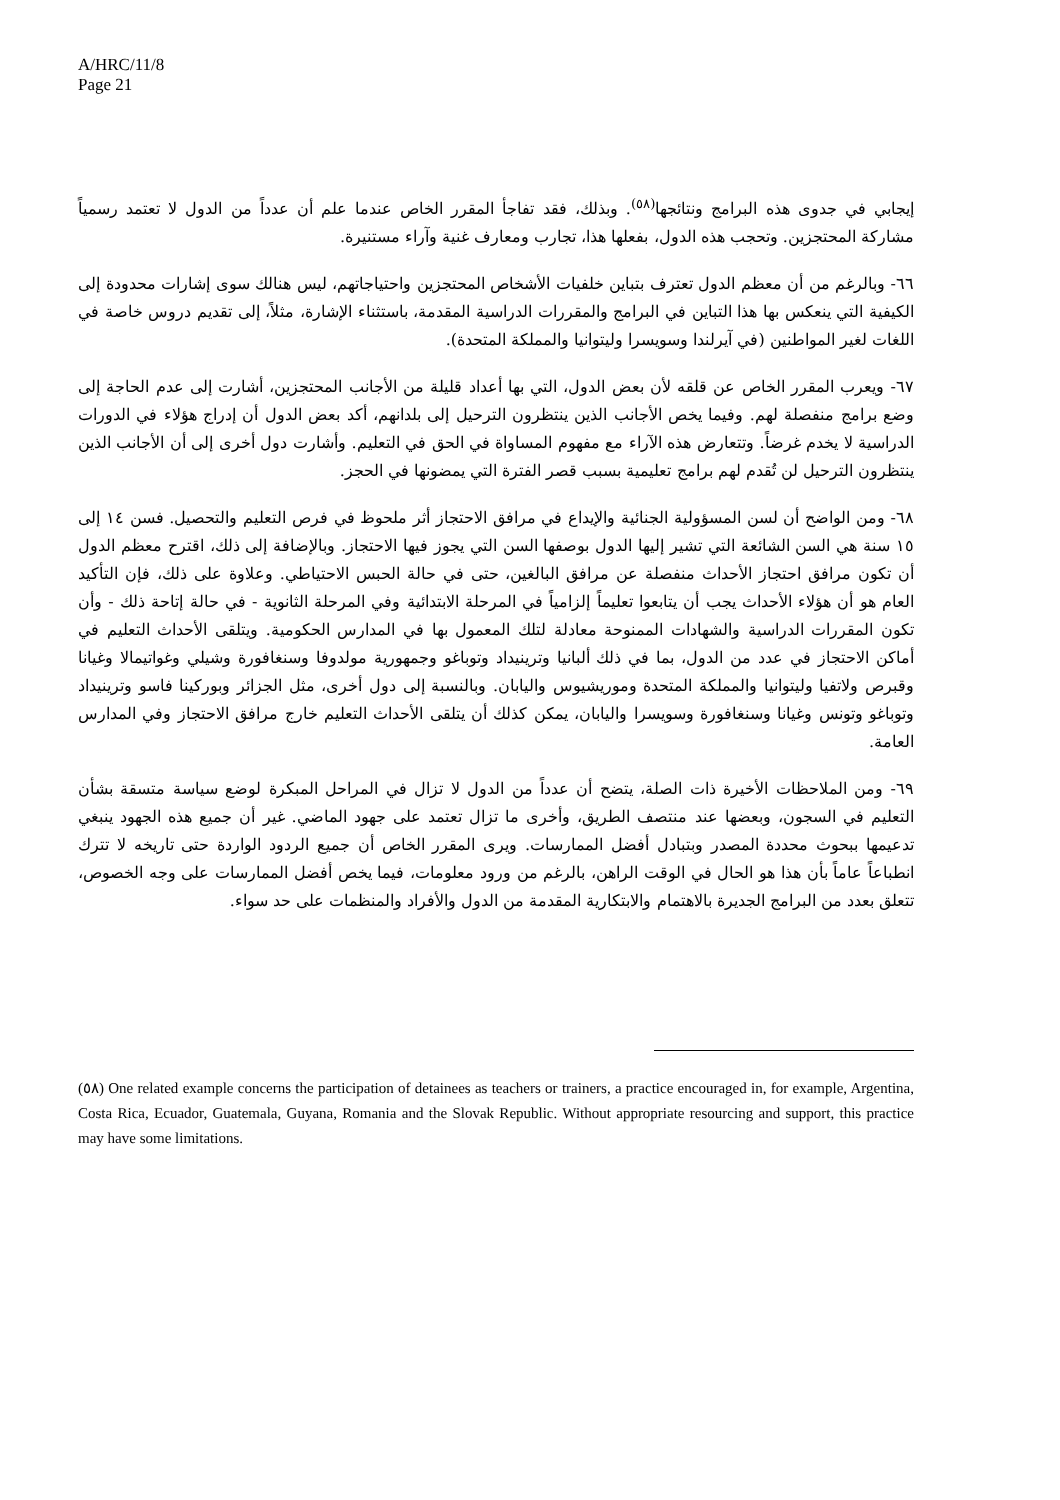A/HRC/11/8
Page 21
إيجابي في جدوى هذه البرامج ونتائجها<sup>(٥٨)</sup>. وبذلك، فقد تفاجأ المقرر الخاص عندما علم أن عدداً من الدول لا تعتمد رسمياً مشاركة المحتجزين. وتحجب هذه الدول، بفعلها هذا، تجارب ومعارف غنية وآراء مستنيرة.
٦٦- وبالرغم من أن معظم الدول تعترف بتباين خلفيات الأشخاص المحتجزين واحتياجاتهم، ليس هنالك سوى إشارات محدودة إلى الكيفية التي ينعكس بها هذا التباين في البرامج والمقررات الدراسية المقدمة، باستثناء الإشارة، مثلاً، إلى تقديم دروس خاصة في اللغات لغير المواطنين (في آيرلندا وسويسرا وليتوانيا والمملكة المتحدة).
٦٧- ويعرب المقرر الخاص عن قلقه لأن بعض الدول، التي بها أعداد قليلة من الأجانب المحتجزين، أشارت إلى عدم الحاجة إلى وضع برامج منفصلة لهم. وفيما يخص الأجانب الذين ينتظرون الترحيل إلى بلدانهم، أكد بعض الدول أن إدراج هؤلاء في الدورات الدراسية لا يخدم غرضاً. وتتعارض هذه الآراء مع مفهوم المساواة في الحق في التعليم. وأشارت دول أخرى إلى أن الأجانب الذين ينتظرون الترحيل لن تُقدم لهم برامج تعليمية بسبب قصر الفترة التي يمضونها في الحجز.
٦٨- ومن الواضح أن لسن المسؤولية الجنائية والإيداع في مرافق الاحتجاز أثر ملحوظ في فرص التعليم والتحصيل. فسن ١٤ إلى ١٥ سنة هي السن الشائعة التي تشير إليها الدول بوصفها السن التي يجوز فيها الاحتجاز. وبالإضافة إلى ذلك، اقترح معظم الدول أن تكون مرافق احتجاز الأحداث منفصلة عن مرافق البالغين، حتى في حالة الحبس الاحتياطي. وعلاوة على ذلك، فإن التأكيد العام هو أن هؤلاء الأحداث يجب أن يتابعوا تعليماً إلزامياً في المرحلة الابتدائية وفي المرحلة الثانوية - في حالة إتاحة ذلك - وأن تكون المقررات الدراسية والشهادات الممنوحة معادلة لتلك المعمول بها في المدارس الحكومية. ويتلقى الأحداث التعليم في أماكن الاحتجاز في عدد من الدول، بما في ذلك ألبانيا وترينيداد وتوباغو وجمهورية مولدوفا وسنغافورة وشيلي وغواتيمالا وغيانا وقبرص ولاتفيا وليتوانيا والمملكة المتحدة وموريشيوس واليابان. وبالنسبة إلى دول أخرى، مثل الجزائر وبوركينا فاسو وترينيداد وتوباغو وتونس وغيانا وسنغافورة وسويسرا واليابان، يمكن كذلك أن يتلقى الأحداث التعليم خارج مرافق الاحتجاز وفي المدارس العامة.
٦٩- ومن الملاحظات الأخيرة ذات الصلة، يتضح أن عدداً من الدول لا تزال في المراحل المبكرة لوضع سياسة متسقة بشأن التعليم في السجون، وبعضها عند منتصف الطريق، وأخرى ما تزال تعتمد على جهود الماضي. غير أن جميع هذه الجهود ينبغي تدعيمها ببحوث محددة المصدر وبتبادل أفضل الممارسات. ويرى المقرر الخاص أن جميع الردود الواردة حتى تاريخه لا تترك انطباعاً عاماً بأن هذا هو الحال في الوقت الراهن، بالرغم من ورود معلومات، فيما يخص أفضل الممارسات على وجه الخصوص، تتعلق بعدد من البرامج الجديرة بالاهتمام والابتكارية المقدمة من الدول والأفراد والمنظمات على حد سواء.
(٥٨) One related example concerns the participation of detainees as teachers or trainers, a practice encouraged in, for example, Argentina, Costa Rica, Ecuador, Guatemala, Guyana, Romania and the Slovak Republic. Without appropriate resourcing and support, this practice may have some limitations.